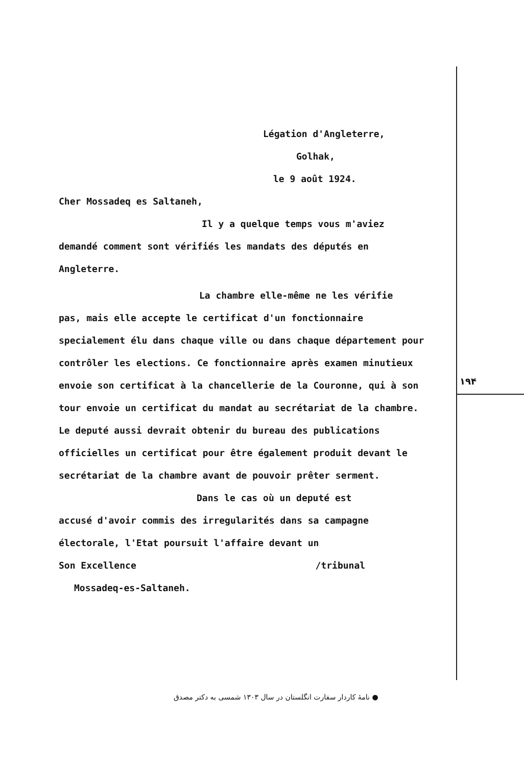Légation d'Angleterre,
Golhak,
le 9 août 1924.
Cher Mossadeq es Saltaneh,
Il y a quelque temps vous m'aviez
demandé comment sont vérifiés les mandats des députés en Angleterre.
La chambre elle-même ne les vérifie
pas, mais elle accepte le certificat d'un fonctionnaire specialement élu dans chaque ville ou dans chaque département pour contrôler les elections. Ce fonctionnaire après examen minutieux envoie son certificat à la chancellerie de la Couronne, qui à son tour envoie un certificat du mandat au secrétariat de la chambre. Le deputé aussi devrait obtenir du bureau des publications officielles un certificat pour être également produit devant le secrétariat de la chambre avant de pouvoir prêter serment.
Dans le cas où un deputé est
accusé d'avoir commis des irregularités dans sa campagne électorale, l'Etat poursuit l'affaire devant un
Son Excellence /tribunal
Mossadeq-es-Saltaneh.
۱۹۴
● نامهٔ کاردار سفارت انگلستان در سال ۱۳۰۳ شمسی به دکتر مصدق